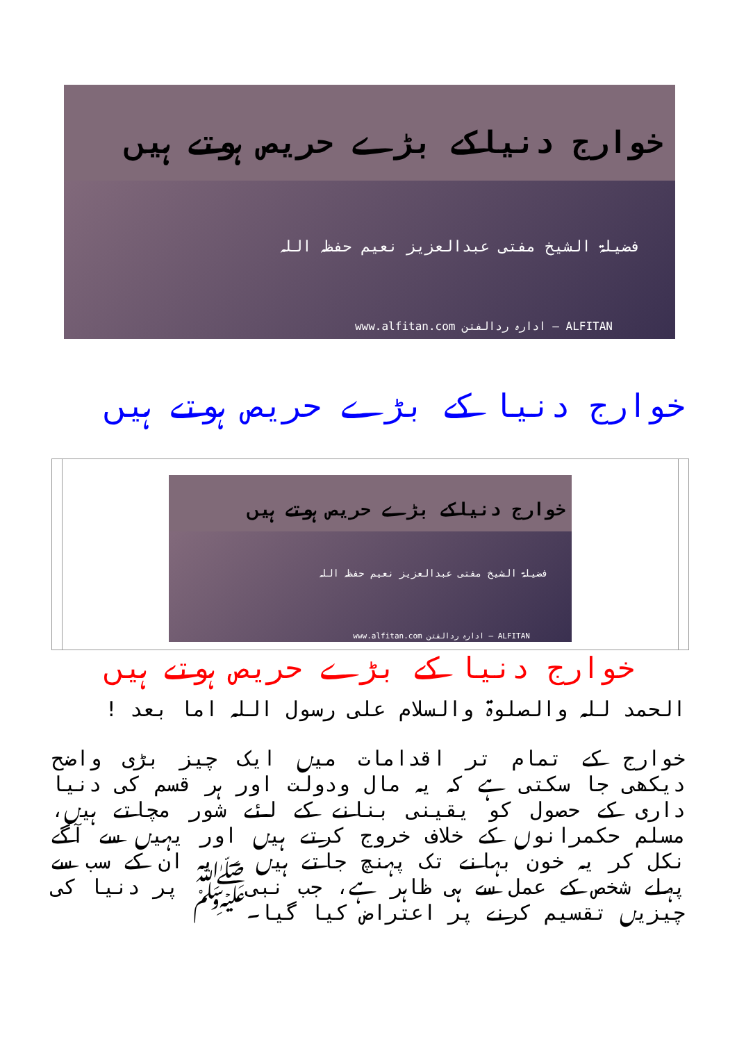خوارج دنیاکے بڑے حریص ہوتے ہیں
فضیلۃ الشیخ مفتی عبدالعزیز نعیم حفظہ اللہ
www.alfitan.com ادارہ ردالفتن — ALFITAN
خوارج دنیا کے بڑے حریص ہوتے ہیں
| | خوارج دنیاکے بڑے حریص ہوتے ہیں فضیلۃ الشیخ مفتی عبدالعزیز نعیم حفظہ اللہ www.alfitan.com ادارہ ردالفتن — ALFITAN | |
خوارج دنیا کے بڑے حریص ہوتے ہیں
الحمد للہ والصلوۃ والسلام علی رسول اللہ اما بعد !
خوارج کے تمام تر اقدامات میں ایک چیز بڑی واضح دیکھی جا سکتی ہے کہ یہ مال ودولت اور ہر قسم کی دنیا داری کے حصول کو یقینی بنانے کے لئے شور مچاتے ہیں، مسلم حکمرانوں کے خلاف خروج کرتے ہیں اور یہیں سے آگے نکل کر یہ خون بہانے تک پہنچ جاتے ہیں ۔ یہ ان کے سب سے پہلے شخص کے عمل سے ہی ظاہر ہے، جب نبیﷺ پر دنیا کی چیزیں تقسیم کرنے پر اعتراض کیا گیا۔